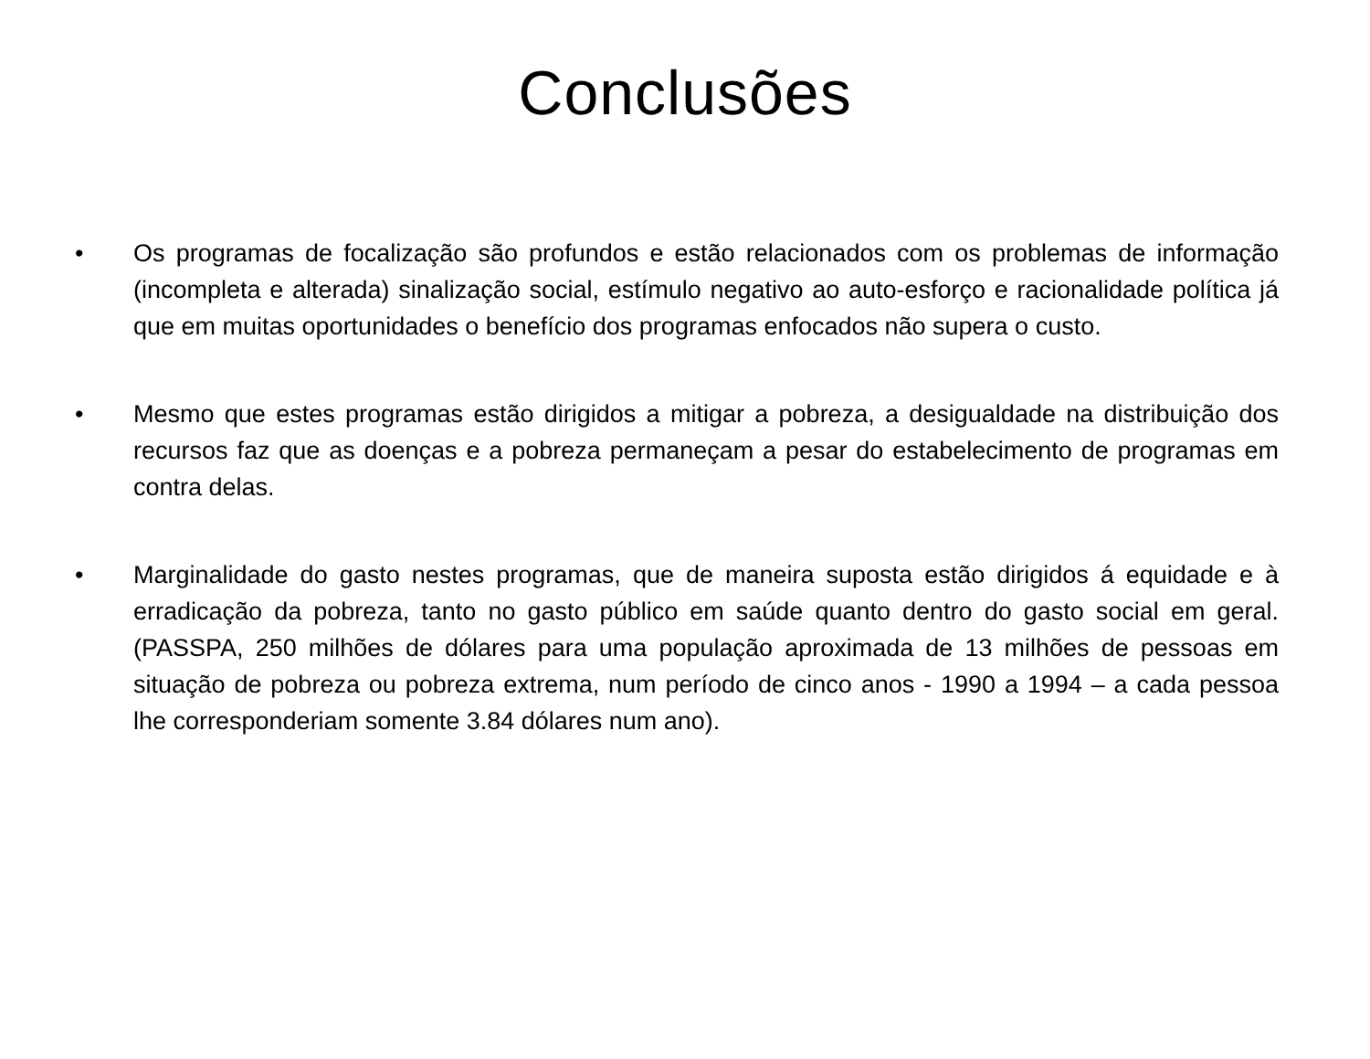Conclusões
• Os programas de focalização são profundos e estão relacionados com os problemas de informação (incompleta e alterada) sinalização social, estímulo negativo ao auto-esforço e racionalidade política já que em muitas oportunidades o benefício dos programas enfocados não supera o custo.
• Mesmo que estes programas estão dirigidos a mitigar a pobreza, a desigualdade na distribuição dos recursos faz que as doenças e a pobreza permaneçam a pesar do estabelecimento de programas em contra delas.
• Marginalidade do gasto nestes programas, que de maneira suposta estão dirigidos á equidade e à erradicação da pobreza, tanto no gasto público em saúde quanto dentro do gasto social em geral. (PASSPA, 250 milhões de dólares para uma população aproximada de 13 milhões de pessoas em situação de pobreza ou pobreza extrema, num período de cinco anos - 1990 a 1994 – a cada pessoa lhe corresponderiam somente 3.84 dólares num ano).